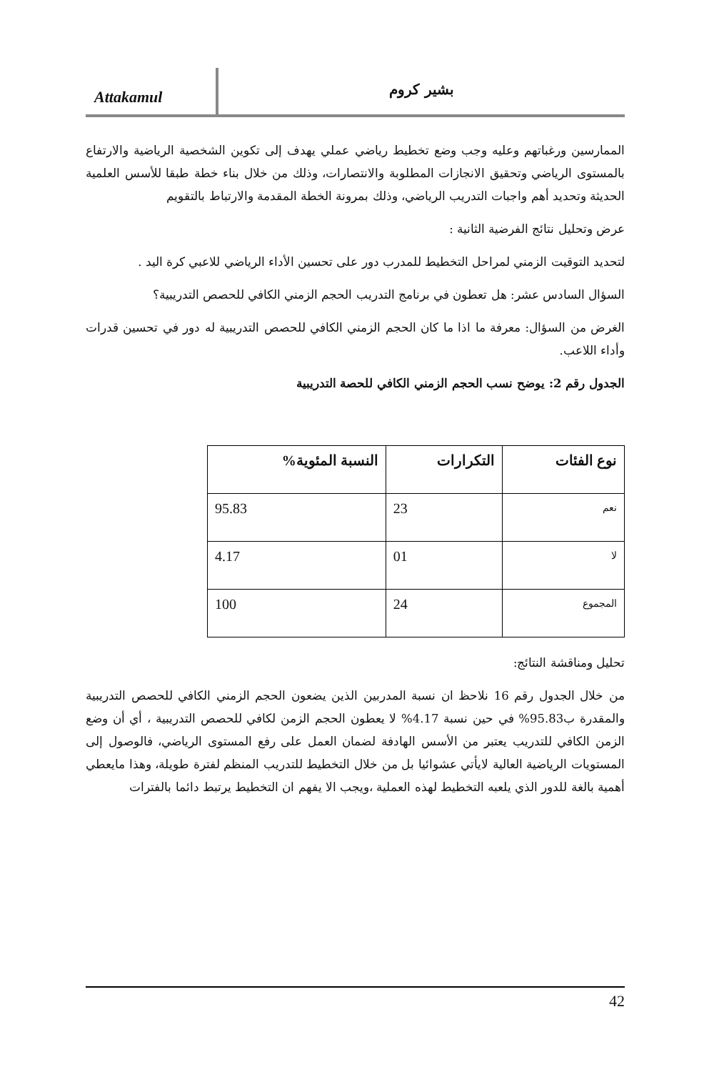Attakamul
بشير كروم
الممارسين ورغباتهم وعليه وجب وضع تخطيط رياضي عملي يهدف إلى تكوين الشخصية الرياضية والارتفاع بالمستوى الرياضي وتحقيق الانجازات المطلوبة والانتصارات، وذلك من خلال بناء خطة طبقا للأسس العلمية الحديثة وتحديد أهم واجبات التدريب الرياضي، وذلك بمرونة الخطة المقدمة والارتباط بالتقويم
عرض وتحليل نتائج الفرضية الثانية :
لتحديد التوقيت الزمني لمراحل التخطيط للمدرب دور على تحسين الأداء الرياضي للاعبي كرة اليد .
السؤال السادس عشر: هل تعطون في برنامج التدريب الحجم الزمني الكافي للحصص التدريبية؟
الغرض من السؤال: معرفة ما اذا ما كان الحجم الزمني الكافي للحصص التدريبية له دور في تحسين قدرات وأداء اللاعب.
الجدول رقم 2: يوضح نسب الحجم الزمني الكافي للحصة التدريبية
| نوع الفئات | التكرارات | النسبة المئوية% |
| --- | --- | --- |
| نعم | 23 | 95.83 |
| لا | 01 | 4.17 |
| المجموع | 24 | 100 |
تحليل ومناقشة النتائج:
من خلال الجدول رقم 16 نلاحظ ان نسبة المدربين الذين يضعون الحجم الزمني الكافي للحصص التدريبية والمقدرة ب95.83% في حين نسبة 4.17% لا يعطون الحجم الزمن لكافي للحصص التدريبية ، أي أن وضع الزمن الكافي للتدريب يعتبر من الأسس الهادفة لضمان العمل على رفع المستوى الرياضي، فالوصول إلى المستويات الرياضية العالية لايأتي عشوائيا بل من خلال التخطيط للتدريب المنظم لفترة طويلة، وهذا مايعطي أهمية بالغة للدور الذي يلعبه التخطيط لهذه العملية ،ويجب الا يفهم ان التخطيط يرتبط دائما بالفترات
42